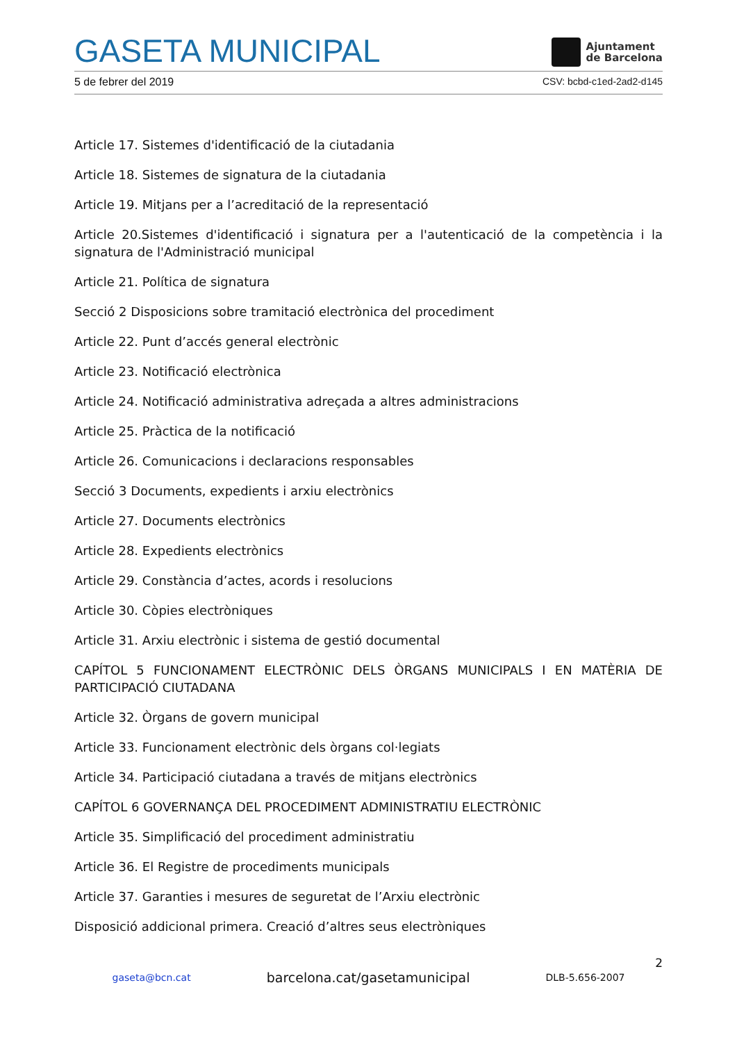GASETA MUNICIPAL
Ajuntament
de Barcelona
5 de febrer del 2019 CSV: bcbd-c1ed-2ad2-d145
Article 17. Sistemes d'identificació de la ciutadania
Article 18. Sistemes de signatura de la ciutadania
Article 19. Mitjans per a l’acreditació de la representació
Article 20.Sistemes d'identificació i signatura per a l'autenticació de la competència i la signatura de l'Administració municipal
Article 21. Política de signatura
Secció 2 Disposicions sobre tramitació electrònica del procediment
Article 22. Punt d’accés general electrònic
Article 23. Notificació electrònica
Article 24. Notificació administrativa adreçada a altres administracions
Article 25. Pràctica de la notificació
Article 26. Comunicacions i declaracions responsables
Secció 3 Documents, expedients i arxiu electrònics
Article 27. Documents electrònics
Article 28. Expedients electrònics
Article 29. Constància d’actes, acords i resolucions
Article 30. Còpies electròniques
Article 31. Arxiu electrònic i sistema de gestió documental
CAPÍTOL 5 FUNCIONAMENT ELECTRÒNIC DELS ÒRGANS MUNICIPALS I EN MATÈRIA DE PARTICIPACIÓ CIUTADANA
Article 32. Òrgans de govern municipal
Article 33. Funcionament electrònic dels òrgans col·legiats
Article 34. Participació ciutadana a través de mitjans electrònics
CAPÍTOL 6 GOVERNANÇA DEL PROCEDIMENT ADMINISTRATIU ELECTRÒNIC
Article 35. Simplificació del procediment administratiu
Article 36. El Registre de procediments municipals
Article 37. Garanties i mesures de seguretat de l’Arxiu electrònic
Disposició addicional primera. Creació d’altres seus electròniques
2
gaseta@bcn.cat barcelona.cat/gasetamunicipal DLB-5.656-2007